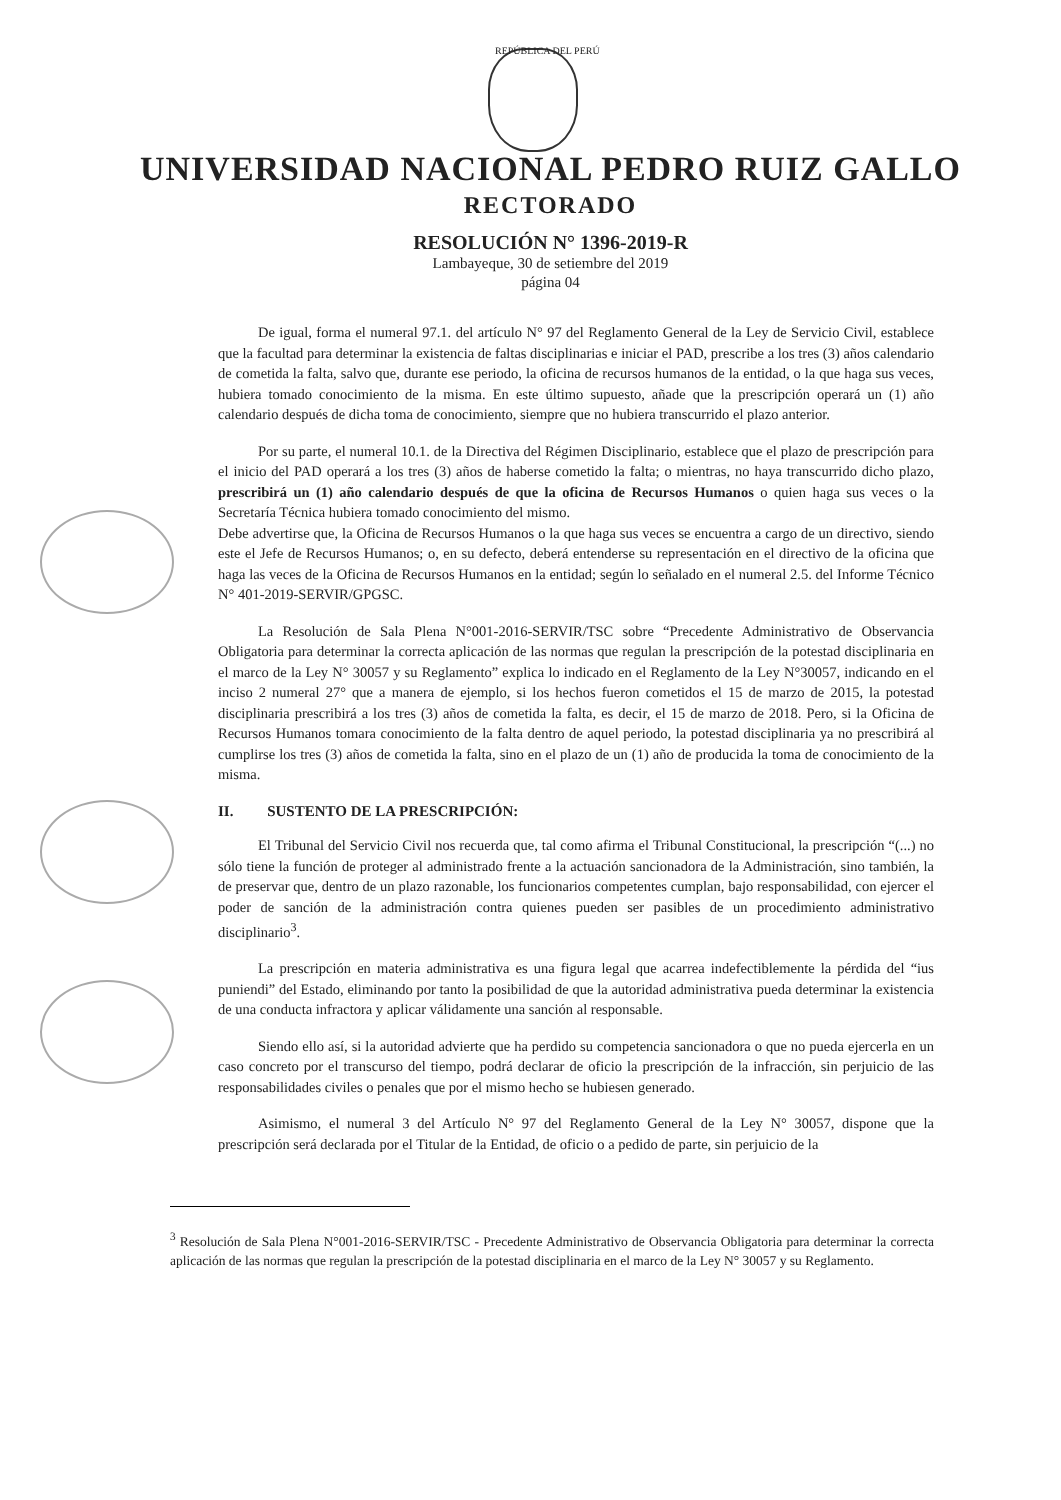REPÚBLICA DEL PERÚ
UNIVERSIDAD NACIONAL PEDRO RUIZ GALLO
RECTORADO
RESOLUCIÓN N° 1396-2019-R
Lambayeque, 30 de setiembre del 2019
página 04
De igual, forma el numeral 97.1. del artículo N° 97 del Reglamento General de la Ley de Servicio Civil, establece que la facultad para determinar la existencia de faltas disciplinarias e iniciar el PAD, prescribe a los tres (3) años calendario de cometida la falta, salvo que, durante ese periodo, la oficina de recursos humanos de la entidad, o la que haga sus veces, hubiera tomado conocimiento de la misma. En este último supuesto, añade que la prescripción operará un (1) año calendario después de dicha toma de conocimiento, siempre que no hubiera transcurrido el plazo anterior.
Por su parte, el numeral 10.1. de la Directiva del Régimen Disciplinario, establece que el plazo de prescripción para el inicio del PAD operará a los tres (3) años de haberse cometido la falta; o mientras, no haya transcurrido dicho plazo, prescribirá un (1) año calendario después de que la oficina de Recursos Humanos o quien haga sus veces o la Secretaría Técnica hubiera tomado conocimiento del mismo.
Debe advertirse que, la Oficina de Recursos Humanos o la que haga sus veces se encuentra a cargo de un directivo, siendo este el Jefe de Recursos Humanos; o, en su defecto, deberá entenderse su representación en el directivo de la oficina que haga las veces de la Oficina de Recursos Humanos en la entidad; según lo señalado en el numeral 2.5. del Informe Técnico N° 401-2019-SERVIR/GPGSC.
La Resolución de Sala Plena N°001-2016-SERVIR/TSC sobre “Precedente Administrativo de Observancia Obligatoria para determinar la correcta aplicación de las normas que regulan la prescripción de la potestad disciplinaria en el marco de la Ley N° 30057 y su Reglamento” explica lo indicado en el Reglamento de la Ley N°30057, indicando en el inciso 2 numeral 27° que a manera de ejemplo, si los hechos fueron cometidos el 15 de marzo de 2015, la potestad disciplinaria prescribirá a los tres (3) años de cometida la falta, es decir, el 15 de marzo de 2018. Pero, si la Oficina de Recursos Humanos tomara conocimiento de la falta dentro de aquel periodo, la potestad disciplinaria ya no prescribirá al cumplirse los tres (3) años de cometida la falta, sino en el plazo de un (1) año de producida la toma de conocimiento de la misma.
II. SUSTENTO DE LA PRESCRIPCIÓN:
El Tribunal del Servicio Civil nos recuerda que, tal como afirma el Tribunal Constitucional, la prescripción “(...) no sólo tiene la función de proteger al administrado frente a la actuación sancionadora de la Administración, sino también, la de preservar que, dentro de un plazo razonable, los funcionarios competentes cumplan, bajo responsabilidad, con ejercer el poder de sanción de la administración contra quienes pueden ser pasibles de un procedimiento administrativo disciplinario<sup>3</sup>.
La prescripción en materia administrativa es una figura legal que acarrea indefectiblemente la pérdida del “ius puniendi” del Estado, eliminando por tanto la posibilidad de que la autoridad administrativa pueda determinar la existencia de una conducta infractora y aplicar válidamente una sanción al responsable.
Siendo ello así, si la autoridad advierte que ha perdido su competencia sancionadora o que no pueda ejercerla en un caso concreto por el transcurso del tiempo, podrá declarar de oficio la prescripción de la infracción, sin perjuicio de las responsabilidades civiles o penales que por el mismo hecho se hubiesen generado.
Asimismo, el numeral 3 del Artículo N° 97 del Reglamento General de la Ley N° 30057, dispone que la prescripción será declarada por el Titular de la Entidad, de oficio o a pedido de parte, sin perjuicio de la
<sup>3</sup> Resolución de Sala Plena N°001-2016-SERVIR/TSC - Precedente Administrativo de Observancia Obligatoria para determinar la correcta aplicación de las normas que regulan la prescripción de la potestad disciplinaria en el marco de la Ley N° 30057 y su Reglamento.